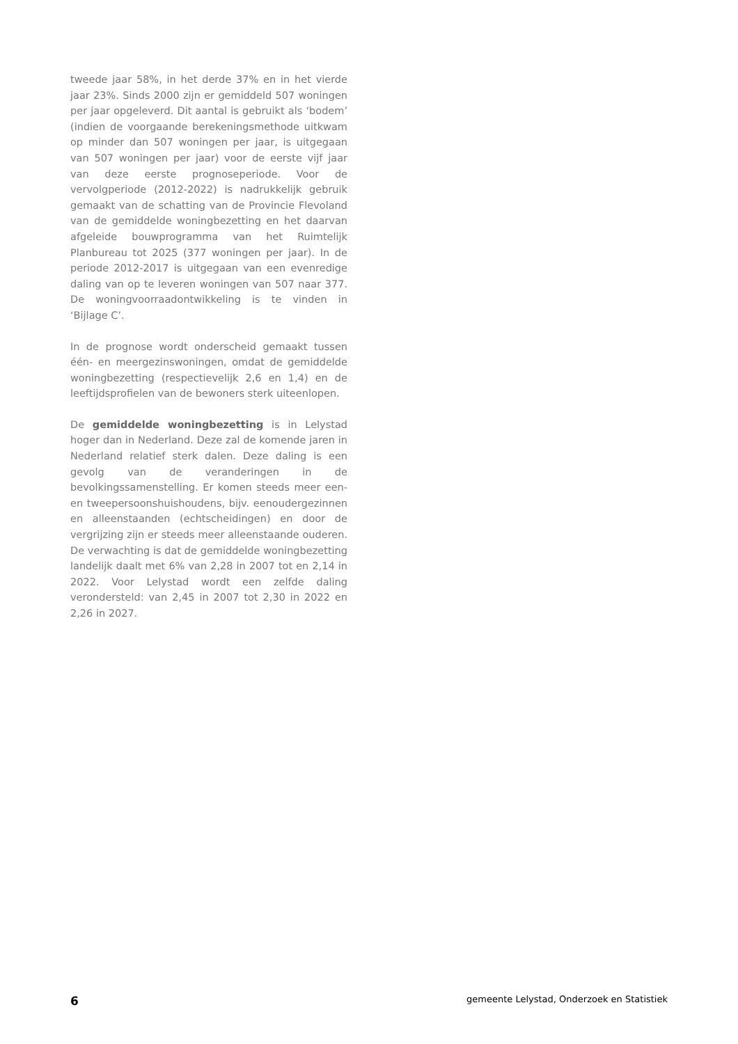tweede jaar 58%, in het derde 37% en in het vierde jaar 23%. Sinds 2000 zijn er gemiddeld 507 woningen per jaar opgeleverd. Dit aantal is gebruikt als ‘bodem’ (indien de voorgaande berekeningsmethode uitkwam op minder dan 507 woningen per jaar, is uitgegaan van 507 woningen per jaar) voor de eerste vijf jaar van deze eerste prognoseperiode. Voor de vervolgperiode (2012-2022) is nadrukkelijk gebruik gemaakt van de schatting van de Provincie Flevoland van de gemiddelde woningbezetting en het daarvan afgeleide bouwprogramma van het Ruimtelijk Planbureau tot 2025 (377 woningen per jaar). In de periode 2012-2017 is uitgegaan van een evenredige daling van op te leveren woningen van 507 naar 377. De woningvoorraadontwikkeling is te vinden in ‘Bijlage C’.
In de prognose wordt onderscheid gemaakt tussen één- en meergezinswoningen, omdat de gemiddelde woningbezetting (respectievelijk 2,6 en 1,4) en de leeftijdsprofielen van de bewoners sterk uiteenlopen.
De gemiddelde woningbezetting is in Lelystad hoger dan in Nederland. Deze zal de komende jaren in Nederland relatief sterk dalen. Deze daling is een gevolg van de veranderingen in de bevolkingssamenstelling. Er komen steeds meer een- en tweepersoonshuishoudens, bijv. eenoudergezinnen en alleenstaanden (echtscheidingen) en door de vergrijzing zijn er steeds meer alleenstaande ouderen. De verwachting is dat de gemiddelde woningbezetting landelijk daalt met 6% van 2,28 in 2007 tot en 2,14 in 2022. Voor Lelystad wordt een zelfde daling verondersteld: van 2,45 in 2007 tot 2,30 in 2022 en 2,26 in 2027.
6 gemeente Lelystad, Onderzoek en Statistiek